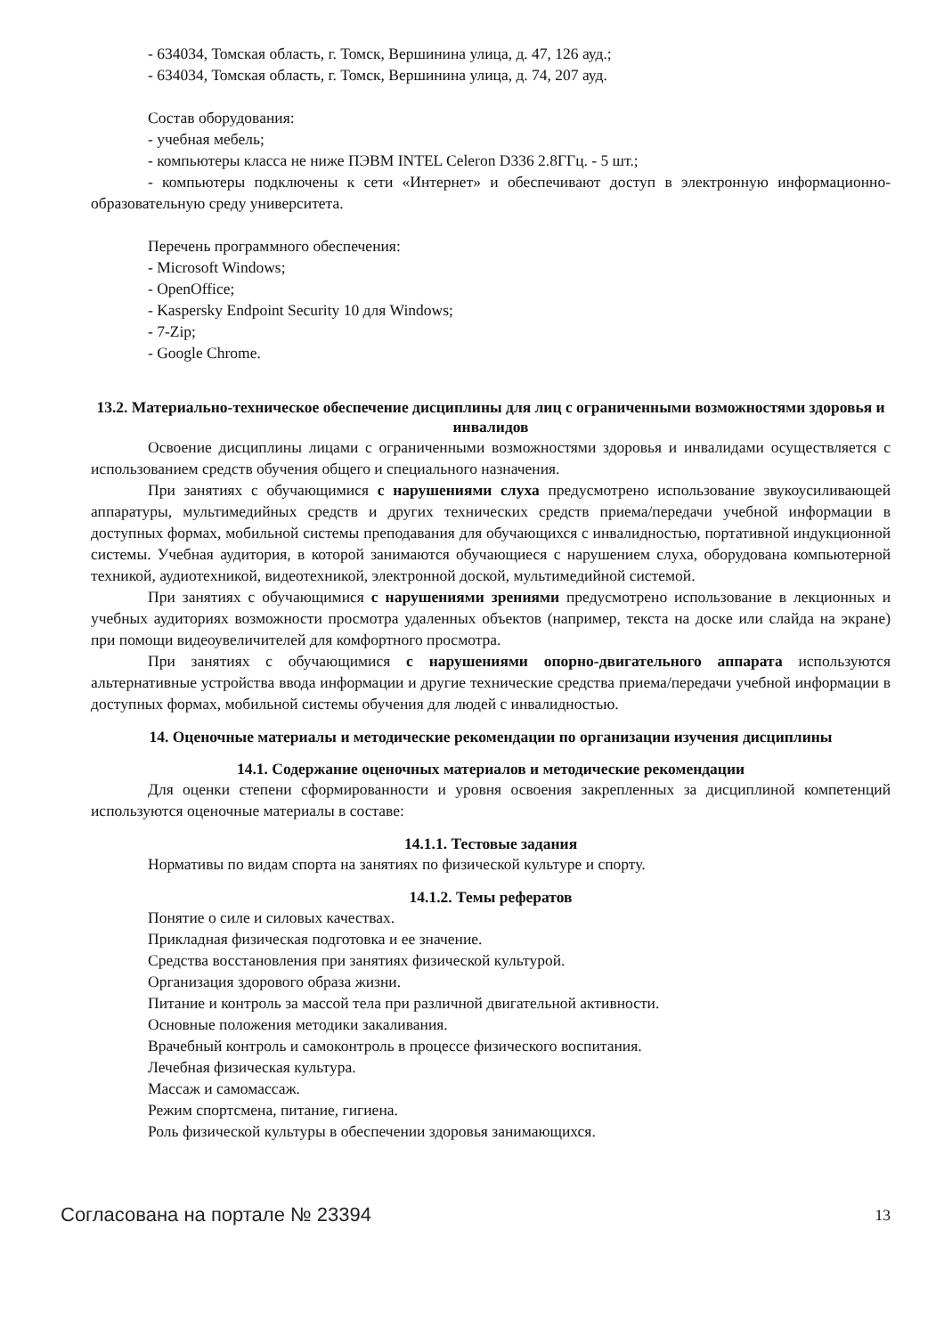- 634034, Томская область, г. Томск, Вершинина улица, д. 47, 126 ауд.;
- 634034, Томская область, г. Томск, Вершинина улица, д. 74, 207 ауд.
Состав оборудования:
- учебная мебель;
- компьютеры класса не ниже ПЭВМ INTEL Celeron D336 2.8ГГц. - 5 шт.;
- компьютеры подключены к сети «Интернет» и обеспечивают доступ в электронную информационно-образовательную среду университета.
Перечень программного обеспечения:
- Microsoft Windows;
- OpenOffice;
- Kaspersky Endpoint Security 10 для Windows;
- 7-Zip;
- Google Chrome.
13.2. Материально-техническое обеспечение дисциплины для лиц с ограниченными возможностями здоровья и инвалидов
Освоение дисциплины лицами с ограниченными возможностями здоровья и инвалидами осуществляется с использованием средств обучения общего и специального назначения.
При занятиях с обучающимися с нарушениями слуха предусмотрено использование звукоусиливающей аппаратуры, мультимедийных средств и других технических средств приема/передачи учебной информации в доступных формах, мобильной системы преподавания для обучающихся с инвалидностью, портативной индукционной системы. Учебная аудитория, в которой занимаются обучающиеся с нарушением слуха, оборудована компьютерной техникой, аудиотехникой, видеотехникой, электронной доской, мультимедийной системой.
При занятиях с обучающимися с нарушениями зрениями предусмотрено использование в лекционных и учебных аудиториях возможности просмотра удаленных объектов (например, текста на доске или слайда на экране) при помощи видеоувеличителей для комфортного просмотра.
При занятиях с обучающимися с нарушениями опорно-двигательного аппарата используются альтернативные устройства ввода информации и другие технические средства приема/передачи учебной информации в доступных формах, мобильной системы обучения для людей с инвалидностью.
14. Оценочные материалы и методические рекомендации по организации изучения дисциплины
14.1. Содержание оценочных материалов и методические рекомендации
Для оценки степени сформированности и уровня освоения закрепленных за дисциплиной компетенций используются оценочные материалы в составе:
14.1.1. Тестовые задания
Нормативы по видам спорта на занятиях по физической культуре и спорту.
14.1.2. Темы рефератов
Понятие о силе и силовых качествах.
Прикладная физическая подготовка и ее значение.
Средства восстановления при занятиях физической культурой.
Организация здорового образа жизни.
Питание и контроль за массой тела при различной двигательной активности.
Основные положения методики закаливания.
Врачебный контроль и самоконтроль в процессе физического воспитания.
Лечебная физическая культура.
Массаж и самомассаж.
Режим спортсмена, питание, гигиена.
Роль физической культуры в обеспечении здоровья занимающихся.
Согласована на портале № 23394 13